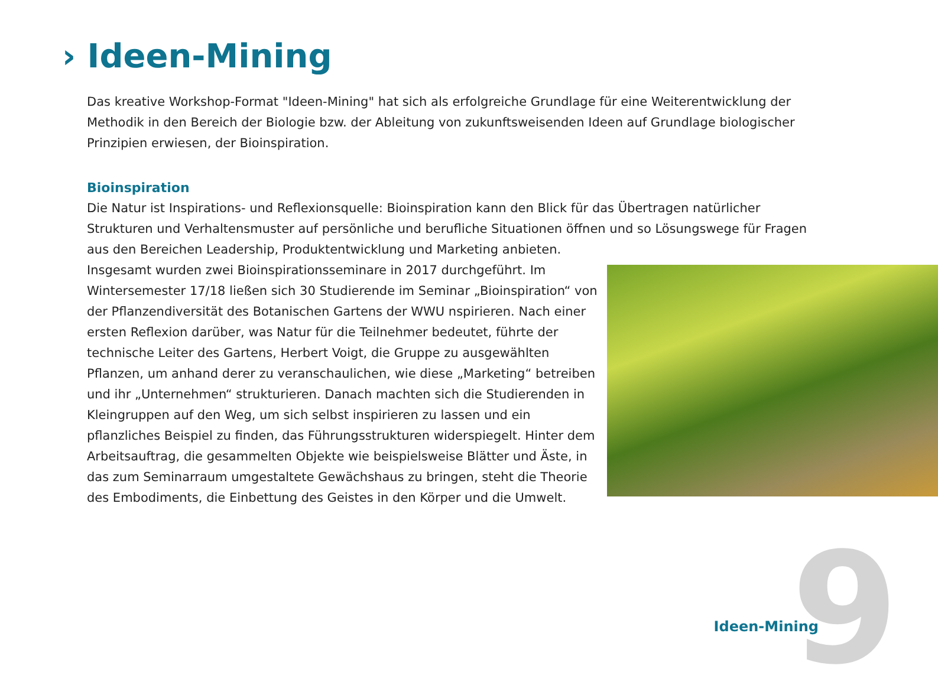› Ideen-Mining
Das kreative Workshop-Format "Ideen-Mining" hat sich als erfolgreiche Grundlage für eine Weiterentwicklung der Methodik in den Bereich der Biologie bzw. der Ableitung von zukunftsweisenden Ideen auf Grundlage biologischer Prinzipien erwiesen, der Bioinspiration.
Bioinspiration
Die Natur ist Inspirations- und Reflexionsquelle: Bioinspiration kann den Blick für das Übertragen natürlicher Strukturen und Verhaltensmuster auf persönliche und berufliche Situationen öffnen und so Lösungswege für Fragen aus den Bereichen Leadership, Produktentwicklung und Marketing anbieten.
Insgesamt wurden zwei Bioinspirationsseminare in 2017 durchgeführt. Im Wintersemester 17/18 ließen sich 30 Studierende im Seminar „Bioinspiration“ von der Pflanzendiversität des Botanischen Gartens der WWU nspirieren. Nach einer ersten Reflexion darüber, was Natur für die Teilnehmer bedeutet, führte der technische Leiter des Gartens, Herbert Voigt, die Gruppe zu ausgewählten Pflanzen, um anhand derer zu veranschaulichen, wie diese „Marketing“ betreiben und ihr „Unternehmen“ strukturieren. Danach machten sich die Studierenden in Kleingruppen auf den Weg, um sich selbst inspirieren zu lassen und ein pflanzliches Beispiel zu finden, das Führungsstrukturen widerspiegelt. Hinter dem Arbeitsauftrag, die gesammelten Objekte wie beispielsweise Blätter und Äste, in das zum Seminarraum umgestaltete Gewächshaus zu bringen, steht die Theorie des Embodiments, die Einbettung des Geistes in den Körper und die Umwelt.
Ideen-Mining 9